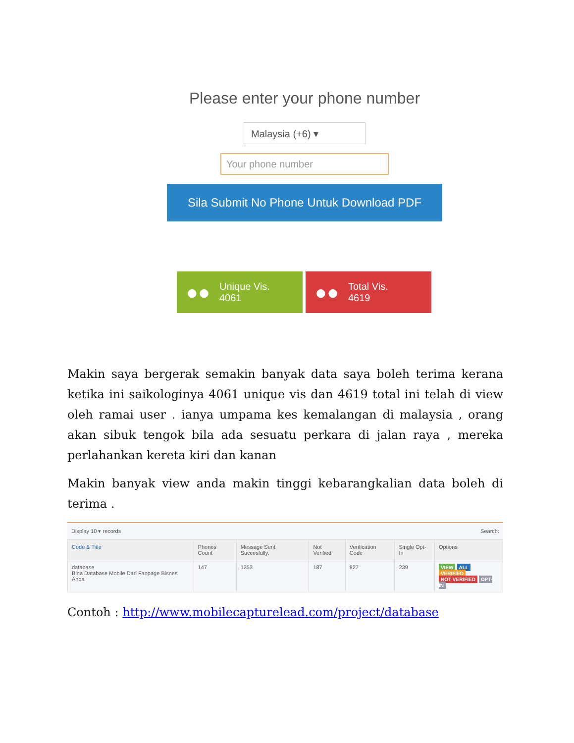Please enter your phone number
Malaysia (+6) ▾
Your phone number
Sila Submit No Phone Untuk Download PDF
●● Unique Vis.
4061
●● Total Vis.
4619
Makin saya bergerak semakin banyak data saya boleh terima kerana ketika ini saikologinya 4061 unique vis dan 4619 total ini telah di view oleh ramai user . ianya umpama kes kemalangan di malaysia , orang akan sibuk tengok bila ada sesuatu perkara di jalan raya , mereka perlahankan kereta kiri dan kanan
Makin banyak view anda makin tinggi kebarangkalian data boleh di terima .
Display 10 ▾ records Search:
| Code & Title | Phones Count | Message Sent Succesfully. | Not Verified | Verification Code | Single Opt-In | Options |
| --- | --- | --- | --- | --- | --- | --- |
| database Bina Database Mobile Dari Fanpage Bisnes Anda | 147 | 1253 | 187 | 827 | 239 | VIEW ALL VERIFIED NOT VERIFIED OPT-IN |
Contoh : http://www.mobilecapturelead.com/project/database